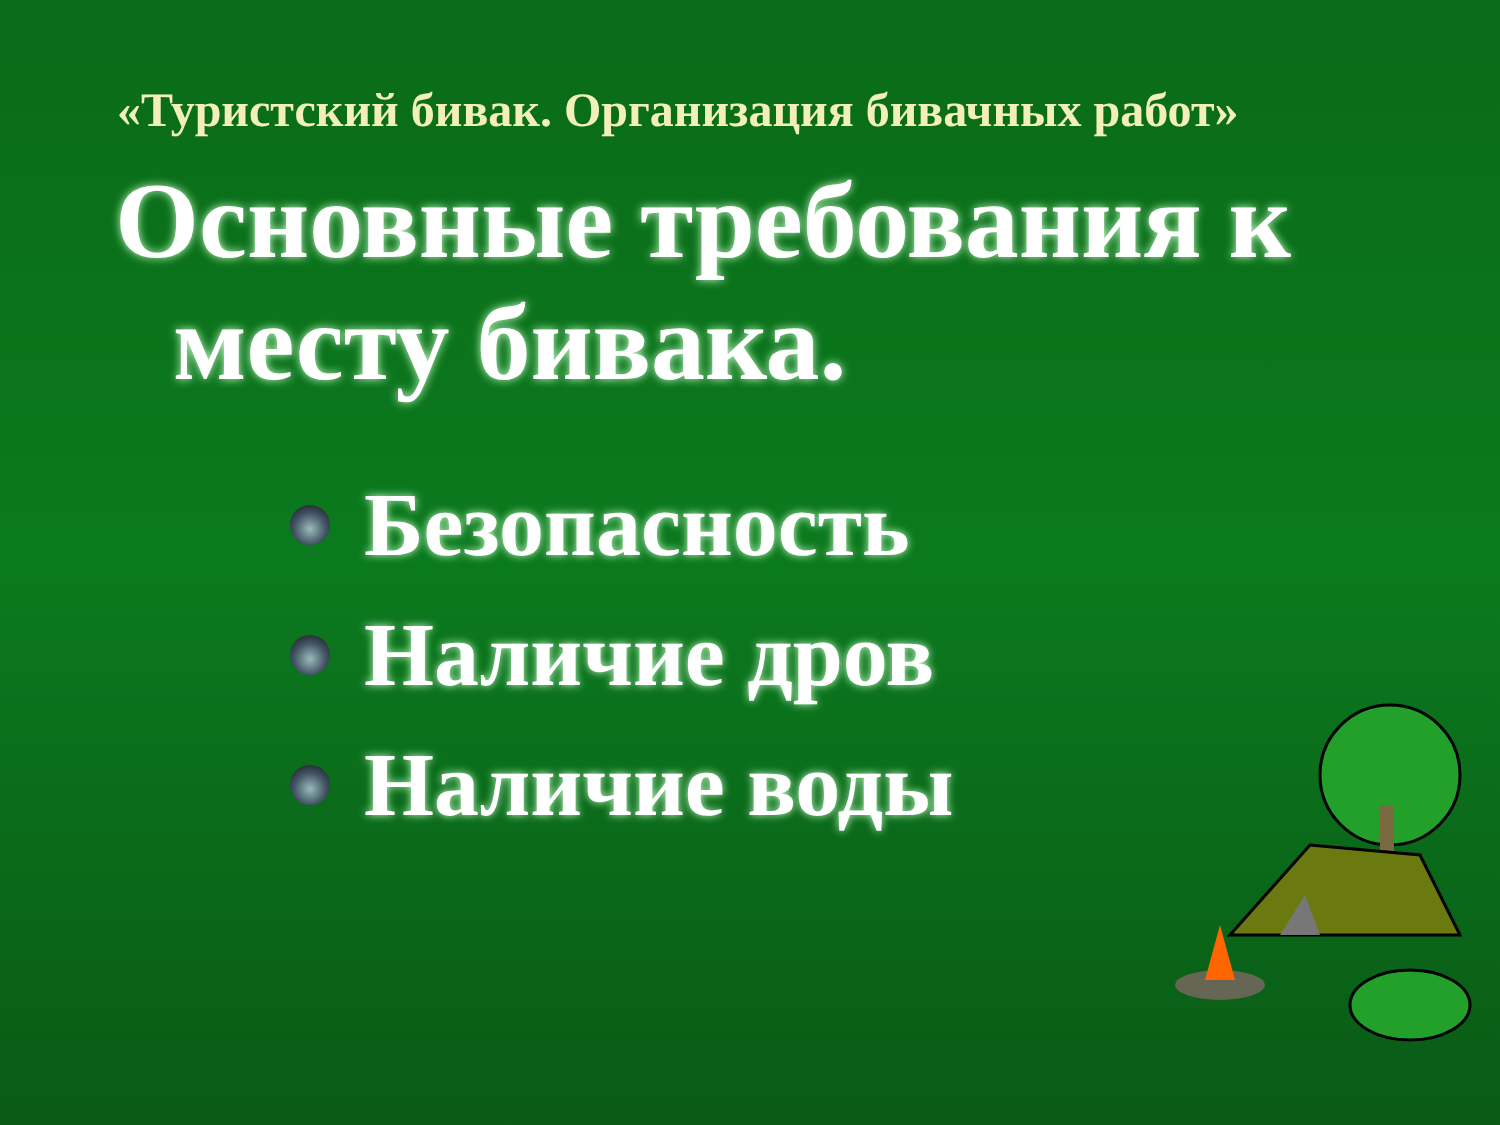«Туристский бивак. Организация бивачных работ»
Основные требования к
месту бивака.
Безопасность
Наличие дров
Наличие воды